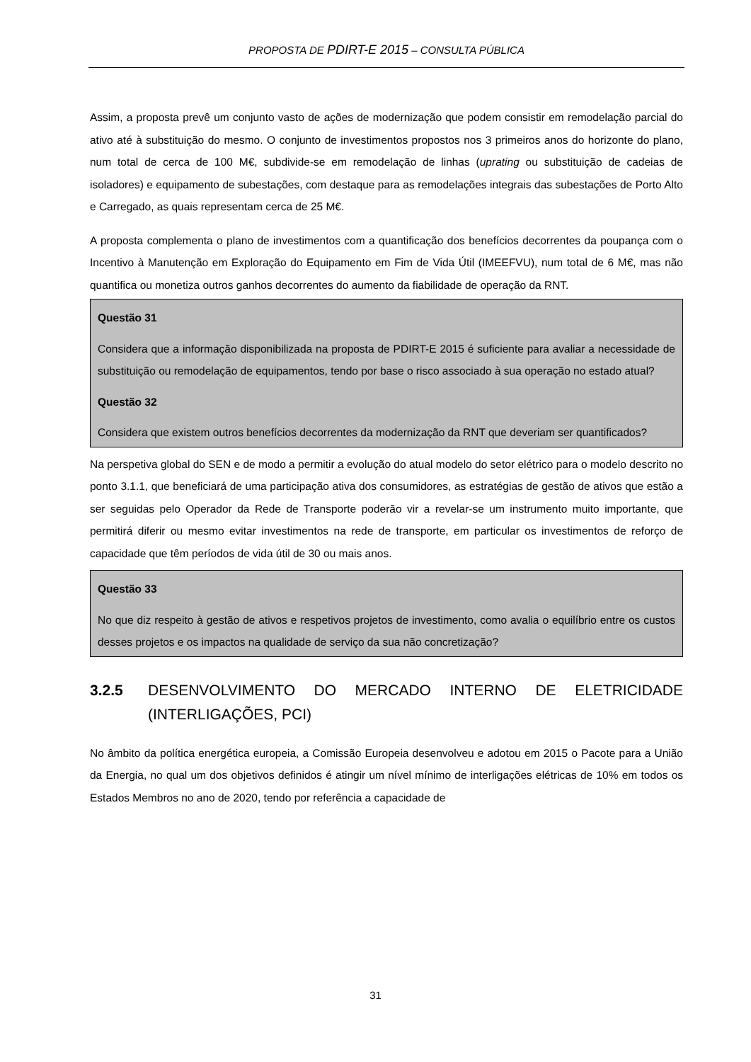PROPOSTA DE PDIRT-E 2015 – CONSULTA PÚBLICA
Assim, a proposta prevê um conjunto vasto de ações de modernização que podem consistir em remodelação parcial do ativo até à substituição do mesmo. O conjunto de investimentos propostos nos 3 primeiros anos do horizonte do plano, num total de cerca de 100 M€, subdivide-se em remodelação de linhas (uprating ou substituição de cadeias de isoladores) e equipamento de subestações, com destaque para as remodelações integrais das subestações de Porto Alto e Carregado, as quais representam cerca de 25 M€.
A proposta complementa o plano de investimentos com a quantificação dos benefícios decorrentes da poupança com o Incentivo à Manutenção em Exploração do Equipamento em Fim de Vida Útil (IMEEFVU), num total de 6 M€, mas não quantifica ou monetiza outros ganhos decorrentes do aumento da fiabilidade de operação da RNT.
Questão 31
Considera que a informação disponibilizada na proposta de PDIRT-E 2015 é suficiente para avaliar a necessidade de substituição ou remodelação de equipamentos, tendo por base o risco associado à sua operação no estado atual?
Questão 32
Considera que existem outros benefícios decorrentes da modernização da RNT que deveriam ser quantificados?
Na perspetiva global do SEN e de modo a permitir a evolução do atual modelo do setor elétrico para o modelo descrito no ponto 3.1.1, que beneficiará de uma participação ativa dos consumidores, as estratégias de gestão de ativos que estão a ser seguidas pelo Operador da Rede de Transporte poderão vir a revelar-se um instrumento muito importante, que permitirá diferir ou mesmo evitar investimentos na rede de transporte, em particular os investimentos de reforço de capacidade que têm períodos de vida útil de 30 ou mais anos.
Questão 33
No que diz respeito à gestão de ativos e respetivos projetos de investimento, como avalia o equilíbrio entre os custos desses projetos e os impactos na qualidade de serviço da sua não concretização?
3.2.5 DESENVOLVIMENTO DO MERCADO INTERNO DE ELETRICIDADE (INTERLIGAÇÕES, PCI)
No âmbito da política energética europeia, a Comissão Europeia desenvolveu e adotou em 2015 o Pacote para a União da Energia, no qual um dos objetivos definidos é atingir um nível mínimo de interligações elétricas de 10% em todos os Estados Membros no ano de 2020, tendo por referência a capacidade de
31